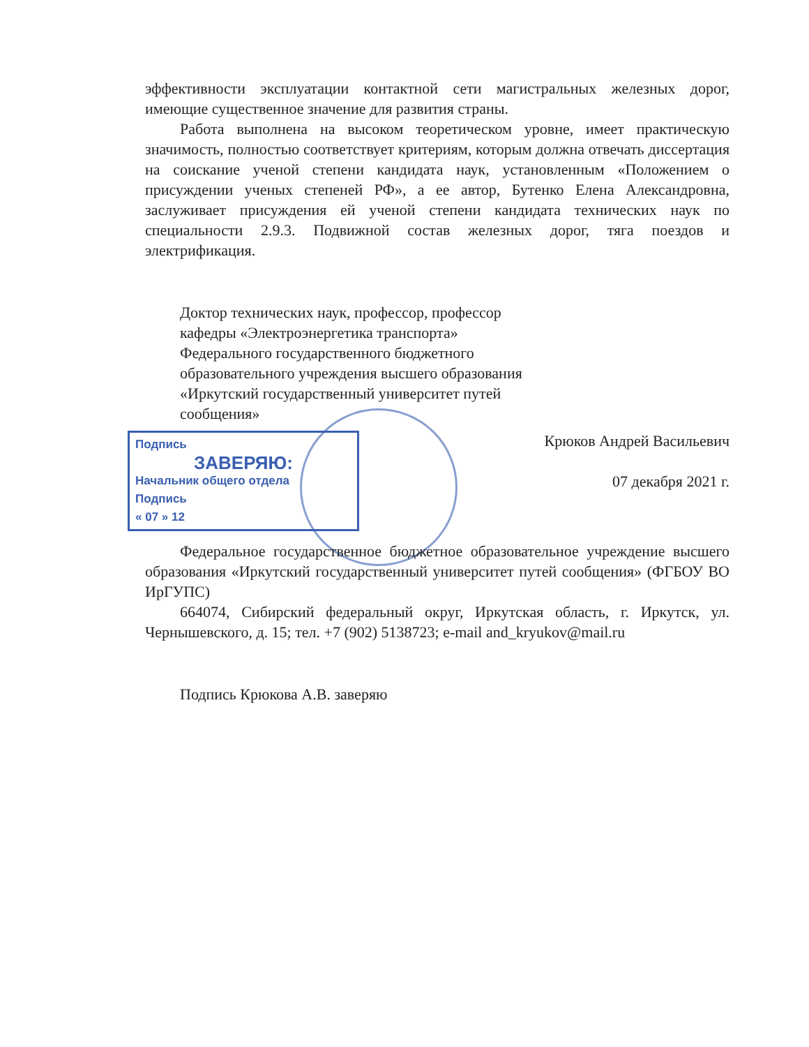эффективности эксплуатации контактной сети магистральных железных дорог, имеющие существенное значение для развития страны.
Работа выполнена на высоком теоретическом уровне, имеет практическую значимость, полностью соответствует критериям, которым должна отвечать диссертация на соискание ученой степени кандидата наук, установленным «Положением о присуждении ученых степеней РФ», а ее автор, Бутенко Елена Александровна, заслуживает присуждения ей ученой степени кандидата технических наук по специальности 2.9.3. Подвижной состав железных дорог, тяга поездов и электрификация.
Доктор технических наук, профессор, профессор кафедры «Электроэнергетика транспорта» Федерального государственного бюджетного образовательного учреждения высшего образования «Иркутский государственный университет путей сообщения»
Подпись
ЗАВЕРЯЮ:
Начальник общего отдела
Подпись
« 07 » 12
Крюков Андрей Васильевич
07 декабря 2021 г.
Федеральное государственное бюджетное образовательное учреждение высшего образования «Иркутский государственный университет путей сообщения» (ФГБОУ ВО ИрГУПС)
664074, Сибирский федеральный округ, Иркутская область, г. Иркутск, ул. Чернышевского, д. 15; тел. +7 (902) 5138723; e-mail and_kryukov@mail.ru
Подпись Крюкова А.В. заверяю